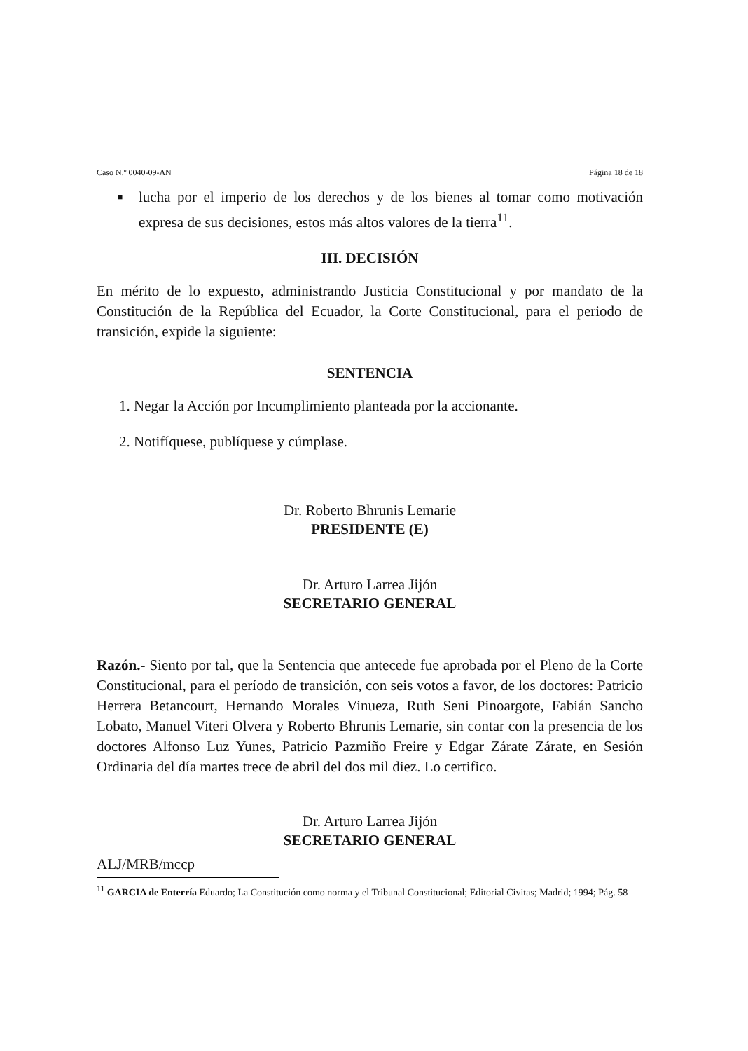Caso N.º 0040-09-AN Página 18 de 18
■ lucha por el imperio de los derechos y de los bienes al tomar como motivación expresa de sus decisiones, estos más altos valores de la tierra<sup>11</sup>.
III. DECISIÓN
En mérito de lo expuesto, administrando Justicia Constitucional y por mandato de la Constitución de la República del Ecuador, la Corte Constitucional, para el periodo de transición, expide la siguiente:
SENTENCIA
1. Negar la Acción por Incumplimiento planteada por la accionante.
2. Notifíquese, publíquese y cúmplase.
Dr. Roberto Bhrunis Lemarie
PRESIDENTE (E)
Dr. Arturo Larrea Jijón
SECRETARIO GENERAL
Razón.- Siento por tal, que la Sentencia que antecede fue aprobada por el Pleno de la Corte Constitucional, para el período de transición, con seis votos a favor, de los doctores: Patricio Herrera Betancourt, Hernando Morales Vinueza, Ruth Seni Pinoargote, Fabián Sancho Lobato, Manuel Viteri Olvera y Roberto Bhrunis Lemarie, sin contar con la presencia de los doctores Alfonso Luz Yunes, Patricio Pazmiño Freire y Edgar Zárate Zárate, en Sesión Ordinaria del día martes trece de abril del dos mil diez. Lo certifico.
Dr. Arturo Larrea Jijón
SECRETARIO GENERAL
ALJ/MRB/mccp
<sup>11</sup> GARCIA de Enterría Eduardo; La Constitución como norma y el Tribunal Constitucional; Editorial Civitas; Madrid; 1994; Pág. 58